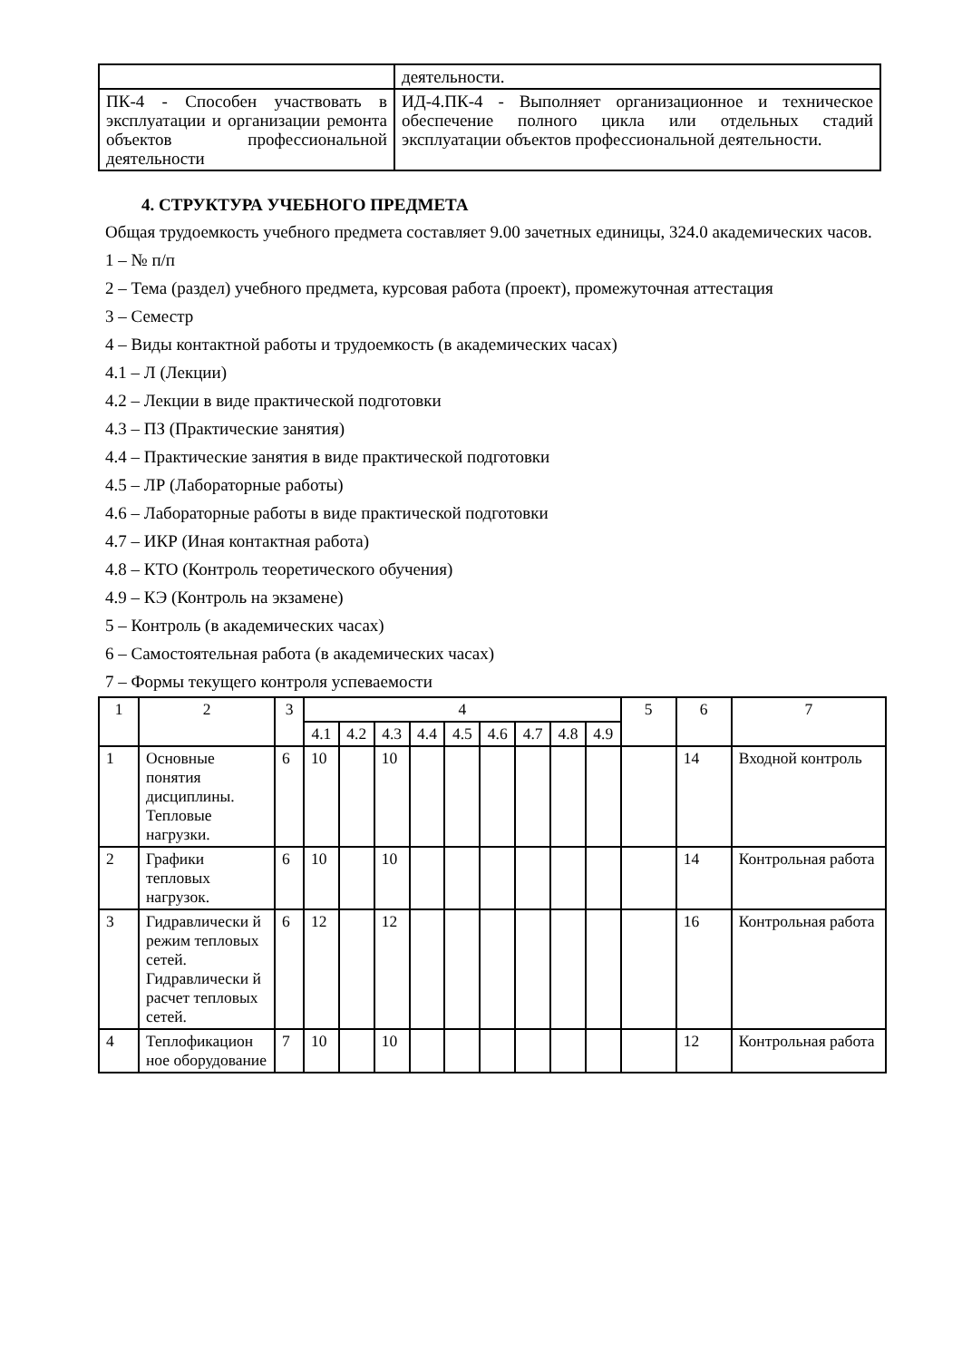| | деятельности. |
| ПК-4 - Способен участвовать в эксплуатации и организации ремонта объектов профессиональной деятельности | ИД-4.ПК-4 - Выполняет организационное и техническое обеспечение полного цикла или отдельных стадий эксплуатации объектов профессиональной деятельности. |
4. СТРУКТУРА УЧЕБНОГО ПРЕДМЕТА
Общая трудоемкость учебного предмета составляет 9.00 зачетных единицы, 324.0 академических часов.
1 – № п/п
2 – Тема (раздел) учебного предмета, курсовая работа (проект), промежуточная аттестация
3 – Семестр
4 – Виды контактной работы и трудоемкость (в академических часах)
4.1 – Л (Лекции)
4.2 – Лекции в виде практической подготовки
4.3 – ПЗ (Практические занятия)
4.4 – Практические занятия в виде практической подготовки
4.5 – ЛР (Лабораторные работы)
4.6 – Лабораторные работы в виде практической подготовки
4.7 – ИКР (Иная контактная работа)
4.8 – КТО (Контроль теоретического обучения)
4.9 – КЭ (Контроль на экзамене)
5 – Контроль (в академических часах)
6 – Самостоятельная работа (в академических часах)
7 – Формы текущего контроля успеваемости
| 1 | 2 | 3 | 4 | | | | | | | | | 5 | 6 | 7 |
| --- | --- | --- | --- | --- | --- | --- | --- | --- | --- | --- | --- | --- | --- | --- |
| | | | 4.1 | 4.2 | 4.3 | 4.4 | 4.5 | 4.6 | 4.7 | 4.8 | 4.9 | | | |
| 1 | Основные понятия дисциплины. Тепловые нагрузки. | 6 | 10 | | 10 | | | | | | | | 14 | Входной контроль |
| 2 | Графики тепловых нагрузок. | 6 | 10 | | 10 | | | | | | | | 14 | Контрольная работа |
| 3 | Гидравлически й режим тепловых сетей. Гидравлически й расчет тепловых сетей. | 6 | 12 | | 12 | | | | | | | | 16 | Контрольная работа |
| 4 | Теплофикацион ное оборудование | 7 | 10 | | 10 | | | | | | | | 12 | Контрольная работа |